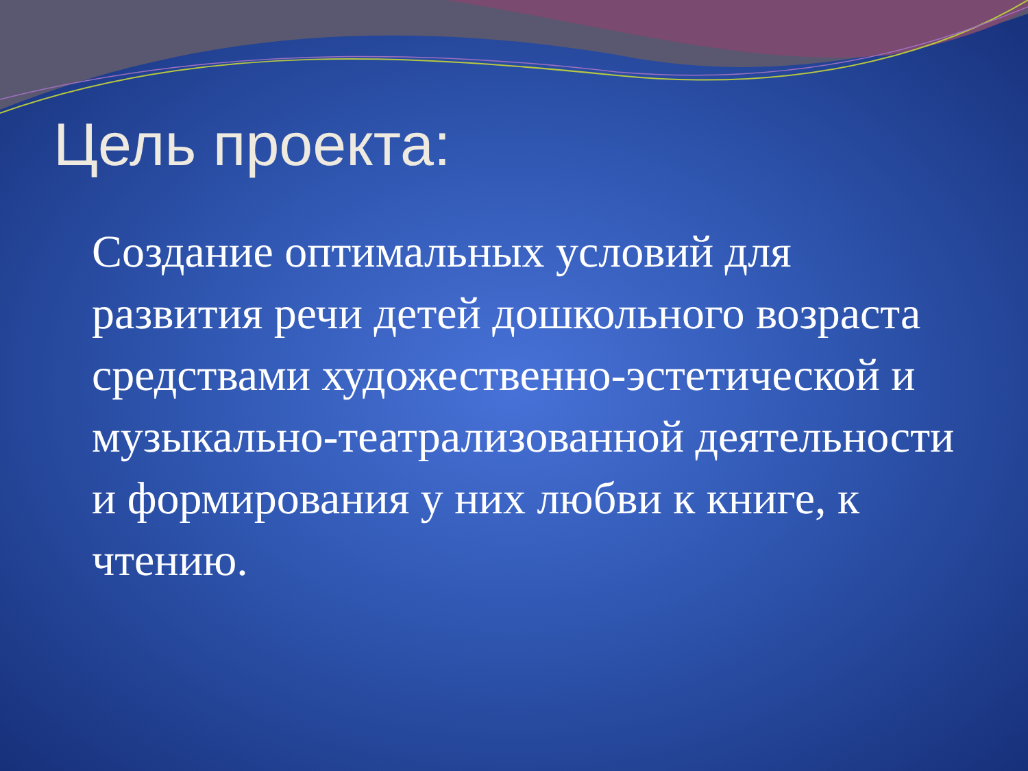Цель проекта:
Создание оптимальных условий для развития речи детей дошкольного возраста средствами художественно-эстетической и музыкально-театрализованной деятельности и формирования у них любви к книге, к чтению.